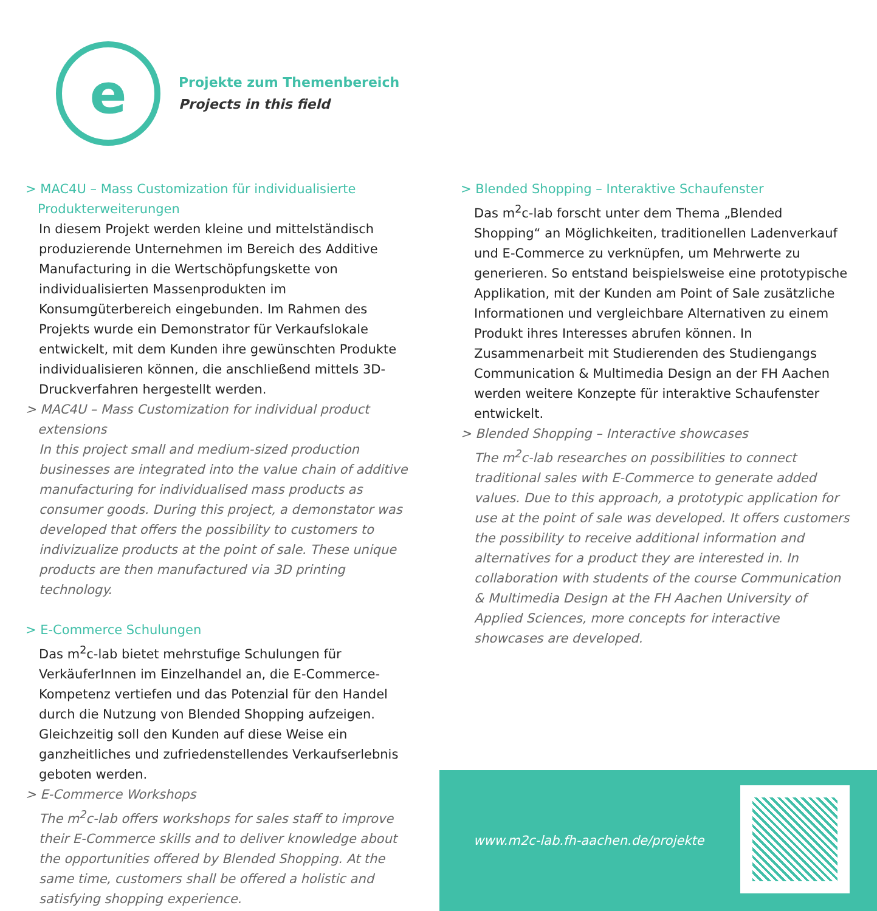e
Projekte zum Themenbereich
Projects in this field
> MAC4U – Mass Customization für individualisierte
Produkterweiterungen
In diesem Projekt werden kleine und mittelständisch produzierende Unternehmen im Bereich des Additive Manufacturing in die Wertschöpfungskette von individualisierten Massenprodukten im Konsumgüterbereich eingebunden. Im Rahmen des Projekts wurde ein Demonstrator für Verkaufslokale entwickelt, mit dem Kunden ihre gewünschten Produkte individualisieren können, die anschließend mittels 3D-Druckverfahren hergestellt werden.
> MAC4U – Mass Customization for individual product
extensions
In this project small and medium-sized production businesses are integrated into the value chain of additive manufacturing for individualised mass products as consumer goods. During this project, a demonstator was developed that offers the possibility to customers to indivizualize products at the point of sale. These unique products are then manufactured via 3D printing technology.
> E-Commerce Schulungen
Das m<sup>2</sup>c-lab bietet mehrstufige Schulungen für VerkäuferInnen im Einzelhandel an, die E-Commerce-Kompetenz vertiefen und das Potenzial für den Handel durch die Nutzung von Blended Shopping aufzeigen. Gleichzeitig soll den Kunden auf diese Weise ein ganzheitliches und zufriedenstellendes Verkaufserlebnis geboten werden.
> E-Commerce Workshops
The m<sup>2</sup>c-lab offers workshops for sales staff to improve their E-Commerce skills and to deliver knowledge about the opportunities offered by Blended Shopping. At the same time, customers shall be offered a holistic and satisfying shopping experience.
> Blended Shopping – Interaktive Schaufenster
Das m<sup>2</sup>c-lab forscht unter dem Thema „Blended Shopping“ an Möglichkeiten, traditionellen Ladenverkauf und E-Commerce zu verknüpfen, um Mehrwerte zu generieren. So entstand beispielsweise eine prototypische Applikation, mit der Kunden am Point of Sale zusätzliche Informationen und vergleichbare Alternativen zu einem Produkt ihres Interesses abrufen können. In Zusammenarbeit mit Studierenden des Studiengangs Communication & Multimedia Design an der FH Aachen werden weitere Konzepte für interaktive Schaufenster entwickelt.
> Blended Shopping – Interactive showcases
The m<sup>2</sup>c-lab researches on possibilities to connect traditional sales with E-Commerce to generate added values. Due to this approach, a prototypic application for use at the point of sale was developed. It offers customers the possibility to receive additional information and alternatives for a product they are interested in. In collaboration with students of the course Communication & Multimedia Design at the FH Aachen University of Applied Sciences, more concepts for interactive showcases are developed.
www.m2c-lab.fh-aachen.de/projekte